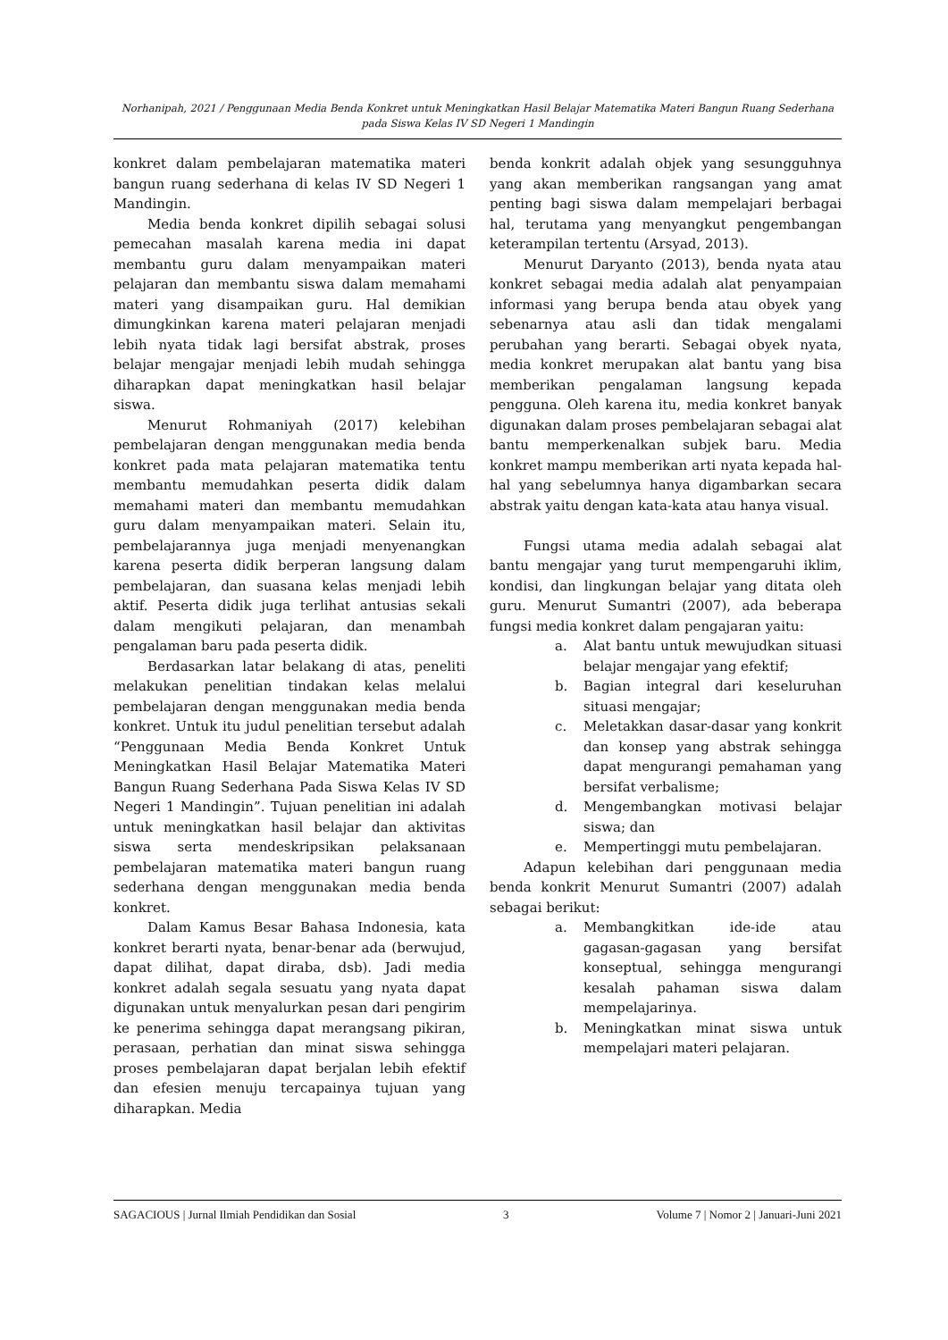Norhanipah, 2021 / Penggunaan Media Benda Konkret untuk Meningkatkan Hasil Belajar Matematika Materi Bangun Ruang Sederhana pada Siswa Kelas IV SD Negeri 1 Mandingin
konkret dalam pembelajaran matematika materi bangun ruang sederhana di kelas IV SD Negeri 1 Mandingin.
Media benda konkret dipilih sebagai solusi pemecahan masalah karena media ini dapat membantu guru dalam menyampaikan materi pelajaran dan membantu siswa dalam memahami materi yang disampaikan guru. Hal demikian dimungkinkan karena materi pelajaran menjadi lebih nyata tidak lagi bersifat abstrak, proses belajar mengajar menjadi lebih mudah sehingga diharapkan dapat meningkatkan hasil belajar siswa.
Menurut Rohmaniyah (2017) kelebihan pembelajaran dengan menggunakan media benda konkret pada mata pelajaran matematika tentu membantu memudahkan peserta didik dalam memahami materi dan membantu memudahkan guru dalam menyampaikan materi. Selain itu, pembelajarannya juga menjadi menyenangkan karena peserta didik berperan langsung dalam pembelajaran, dan suasana kelas menjadi lebih aktif. Peserta didik juga terlihat antusias sekali dalam mengikuti pelajaran, dan menambah pengalaman baru pada peserta didik.
Berdasarkan latar belakang di atas, peneliti melakukan penelitian tindakan kelas melalui pembelajaran dengan menggunakan media benda konkret. Untuk itu judul penelitian tersebut adalah “Penggunaan Media Benda Konkret Untuk Meningkatkan Hasil Belajar Matematika Materi Bangun Ruang Sederhana Pada Siswa Kelas IV SD Negeri 1 Mandingin”. Tujuan penelitian ini adalah untuk meningkatkan hasil belajar dan aktivitas siswa serta mendeskripsikan pelaksanaan pembelajaran matematika materi bangun ruang sederhana dengan menggunakan media benda konkret.
Dalam Kamus Besar Bahasa Indonesia, kata konkret berarti nyata, benar-benar ada (berwujud, dapat dilihat, dapat diraba, dsb). Jadi media konkret adalah segala sesuatu yang nyata dapat digunakan untuk menyalurkan pesan dari pengirim ke penerima sehingga dapat merangsang pikiran, perasaan, perhatian dan minat siswa sehingga proses pembelajaran dapat berjalan lebih efektif dan efesien menuju tercapainya tujuan yang diharapkan. Media
benda konkrit adalah objek yang sesungguhnya yang akan memberikan rangsangan yang amat penting bagi siswa dalam mempelajari berbagai hal, terutama yang menyangkut pengembangan keterampilan tertentu (Arsyad, 2013).
Menurut Daryanto (2013), benda nyata atau konkret sebagai media adalah alat penyampaian informasi yang berupa benda atau obyek yang sebenarnya atau asli dan tidak mengalami perubahan yang berarti. Sebagai obyek nyata, media konkret merupakan alat bantu yang bisa memberikan pengalaman langsung kepada pengguna. Oleh karena itu, media konkret banyak digunakan dalam proses pembelajaran sebagai alat bantu memperkenalkan subjek baru. Media konkret mampu memberikan arti nyata kepada hal-hal yang sebelumnya hanya digambarkan secara abstrak yaitu dengan kata-kata atau hanya visual.
Fungsi utama media adalah sebagai alat bantu mengajar yang turut mempengaruhi iklim, kondisi, dan lingkungan belajar yang ditata oleh guru. Menurut Sumantri (2007), ada beberapa fungsi media konkret dalam pengajaran yaitu:
a. Alat bantu untuk mewujudkan situasi belajar mengajar yang efektif;
b. Bagian integral dari keseluruhan situasi mengajar;
c. Meletakkan dasar-dasar yang konkrit dan konsep yang abstrak sehingga dapat mengurangi pemahaman yang bersifat verbalisme;
d. Mengembangkan motivasi belajar siswa; dan
e. Mempertinggi mutu pembelajaran.
Adapun kelebihan dari penggunaan media benda konkrit Menurut Sumantri (2007) adalah sebagai berikut:
a. Membangkitkan ide-ide atau gagasan-gagasan yang bersifat konseptual, sehingga mengurangi kesalah pahaman siswa dalam mempelajarinya.
b. Meningkatkan minat siswa untuk mempelajari materi pelajaran.
SAGACIOUS | Jurnal Ilmiah Pendidikan dan Sosial 3 Volume 7 | Nomor 2 | Januari-Juni 2021